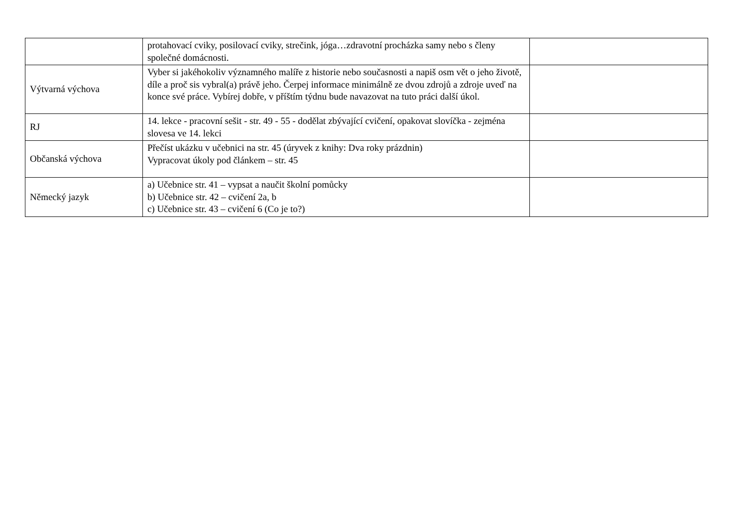| | protahovací cviky, posilovací cviky, strečink, jóga…zdravotní procházka samy nebo s členy společné domácnosti. | |
| Výtvarná výchova | Vyber si jakéhokoliv významného malíře z historie nebo současnosti a napiš osm vět o jeho životě, díle a proč sis vybral(a) právě jeho. Čerpej informace minimálně ze dvou zdrojů a zdroje uveď na konce své práce. Vybírej dobře, v příštím týdnu bude navazovat na tuto práci další úkol. | |
| RJ | 14. lekce - pracovní sešit - str. 49 - 55 - dodělat zbývající cvičení, opakovat slovíčka - zejména slovesa ve 14. lekci | |
| Občanská výchova | Přečíst ukázku v učebnici na str. 45 (úryvek z knihy: Dva roky prázdnin) Vypracovat úkoly pod článkem – str. 45 | |
| Německý jazyk | a) Učebnice str. 41 – vypsat a naučit školní pomůcky b) Učebnice str. 42 – cvičení 2a, b c) Učebnice str. 43 – cvičení 6 (Co je to?) | |